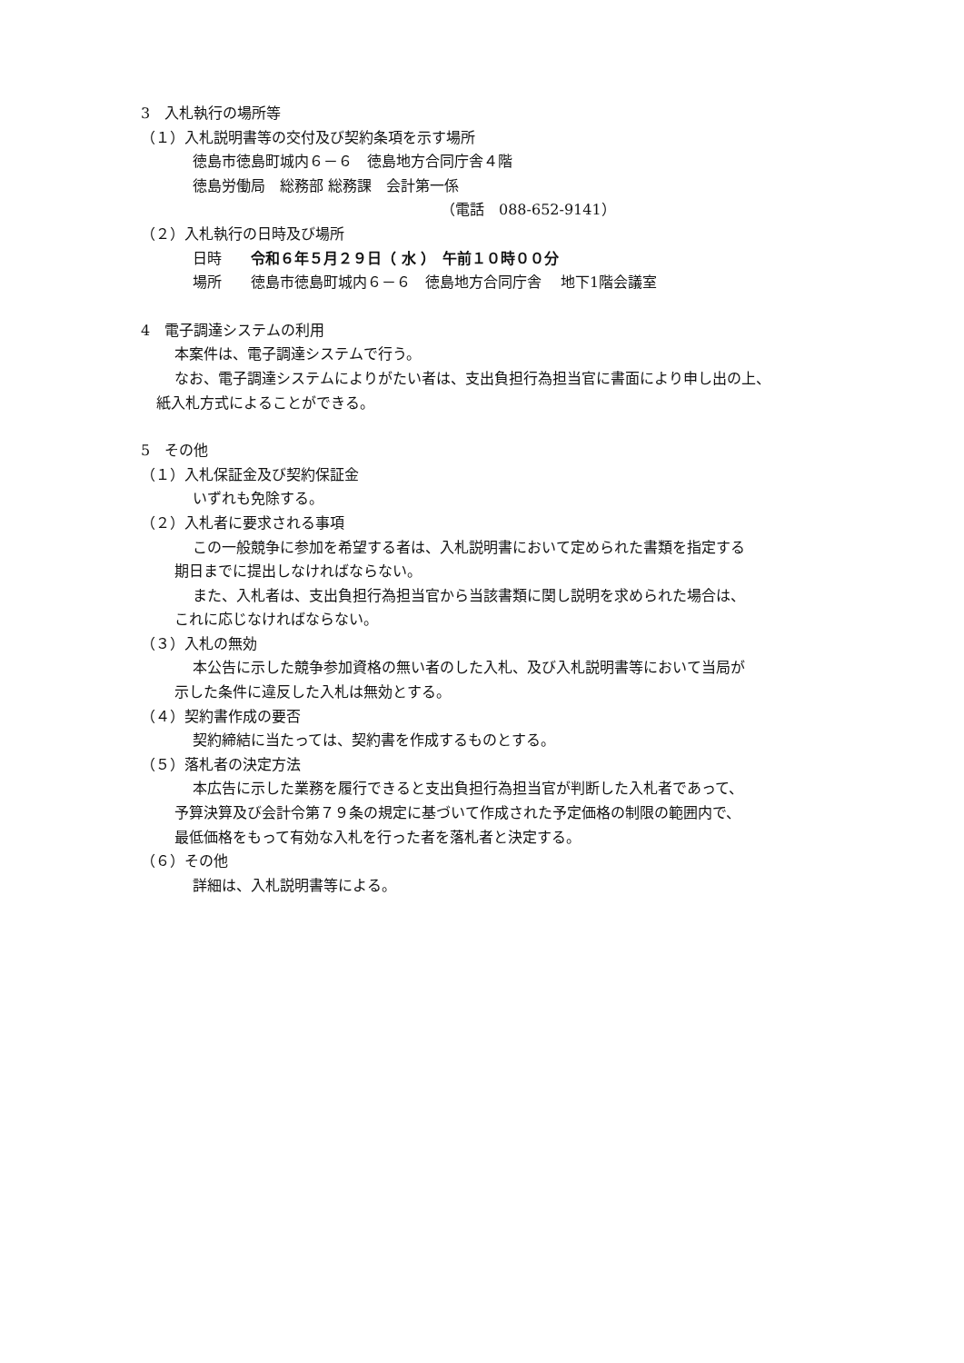3　入札執行の場所等
（１）入札説明書等の交付及び契約条項を示す場所
徳島市徳島町城内６－６　徳島地方合同庁舎４階
徳島労働局　総務部 総務課　会計第一係
（電話　088-652-9141）
（２）入札執行の日時及び場所
日時　　令和６年５月２９日（ 水 ）　午前１０時００分
場所　　徳島市徳島町城内６－６　徳島地方合同庁舎　 地下1階会議室
4　電子調達システムの利用
本案件は、電子調達システムで行う。
なお、電子調達システムによりがたい者は、支出負担行為担当官に書面により申し出の上、
紙入札方式によることができる。
5　その他
（１）入札保証金及び契約保証金
いずれも免除する。
（２）入札者に要求される事項
この一般競争に参加を希望する者は、入札説明書において定められた書類を指定する
期日までに提出しなければならない。
また、入札者は、支出負担行為担当官から当該書類に関し説明を求められた場合は、
これに応じなければならない。
（３）入札の無効
本公告に示した競争参加資格の無い者のした入札、及び入札説明書等において当局が
示した条件に違反した入札は無効とする。
（４）契約書作成の要否
契約締結に当たっては、契約書を作成するものとする。
（５）落札者の決定方法
本広告に示した業務を履行できると支出負担行為担当官が判断した入札者であって、
予算決算及び会計令第７９条の規定に基づいて作成された予定価格の制限の範囲内で、
最低価格をもって有効な入札を行った者を落札者と決定する。
（６）その他
詳細は、入札説明書等による。